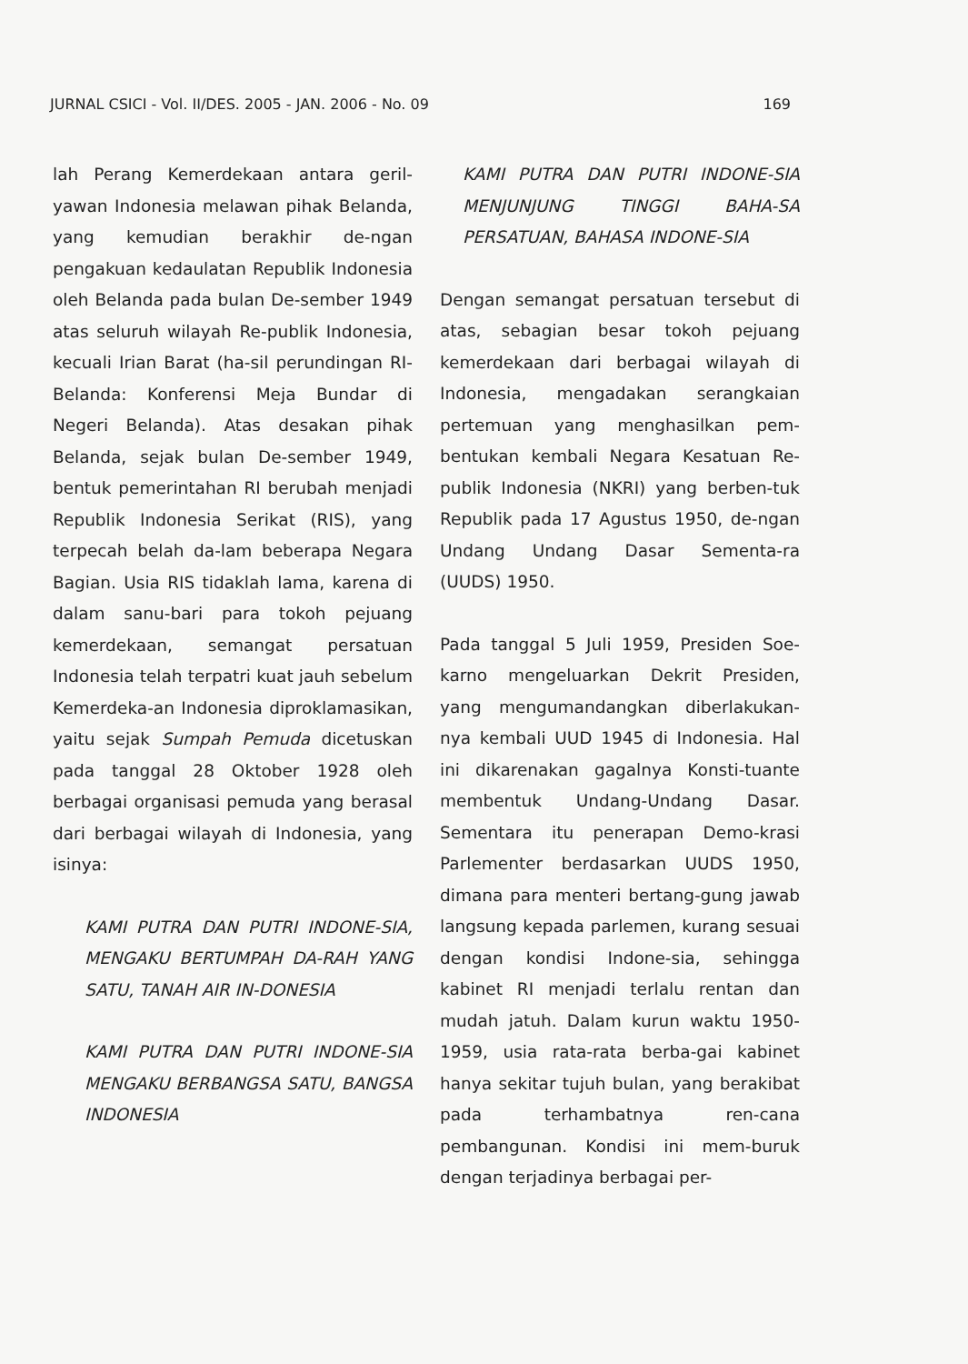JURNAL CSICI - Vol. II/DES. 2005 - JAN. 2006 - No. 09 169
lah Perang Kemerdekaan antara geril-yawan Indonesia melawan pihak Belanda, yang kemudian berakhir de-ngan pengakuan kedaulatan Republik Indonesia oleh Belanda pada bulan De-sember 1949 atas seluruh wilayah Re-publik Indonesia, kecuali Irian Barat (ha-sil perundingan RI-Belanda: Konferensi Meja Bundar di Negeri Belanda). Atas desakan pihak Belanda, sejak bulan De-sember 1949, bentuk pemerintahan RI berubah menjadi Republik Indonesia Serikat (RIS), yang terpecah belah da-lam beberapa Negara Bagian. Usia RIS tidaklah lama, karena di dalam sanu-bari para tokoh pejuang kemerdekaan, semangat persatuan Indonesia telah terpatri kuat jauh sebelum Kemerdeka-an Indonesia diproklamasikan, yaitu sejak Sumpah Pemuda dicetuskan pada tanggal 28 Oktober 1928 oleh berbagai organisasi pemuda yang berasal dari berbagai wilayah di Indonesia, yang isinya:
KAMI PUTRA DAN PUTRI INDONE-SIA, MENGAKU BERTUMPAH DA-RAH YANG SATU, TANAH AIR IN-DONESIA
KAMI PUTRA DAN PUTRI INDONE-SIA MENGAKU BERBANGSA SATU, BANGSA INDONESIA
KAMI PUTRA DAN PUTRI INDONE-SIA MENJUNJUNG TINGGI BAHA-SA PERSATUAN, BAHASA INDONE-SIA
Dengan semangat persatuan tersebut di atas, sebagian besar tokoh pejuang kemerdekaan dari berbagai wilayah di Indonesia, mengadakan serangkaian pertemuan yang menghasilkan pem-bentukan kembali Negara Kesatuan Re-publik Indonesia (NKRI) yang berben-tuk Republik pada 17 Agustus 1950, de-ngan Undang Undang Dasar Sementa-ra (UUDS) 1950.
Pada tanggal 5 Juli 1959, Presiden Soe-karno mengeluarkan Dekrit Presiden, yang mengumandangkan diberlakukan-nya kembali UUD 1945 di Indonesia. Hal ini dikarenakan gagalnya Konsti-tuante membentuk Undang-Undang Dasar. Sementara itu penerapan Demo-krasi Parlementer berdasarkan UUDS 1950, dimana para menteri bertang-gung jawab langsung kepada parlemen, kurang sesuai dengan kondisi Indone-sia, sehingga kabinet RI menjadi terlalu rentan dan mudah jatuh. Dalam kurun waktu 1950-1959, usia rata-rata berba-gai kabinet hanya sekitar tujuh bulan, yang berakibat pada terhambatnya ren-cana pembangunan. Kondisi ini mem-buruk dengan terjadinya berbagai per-